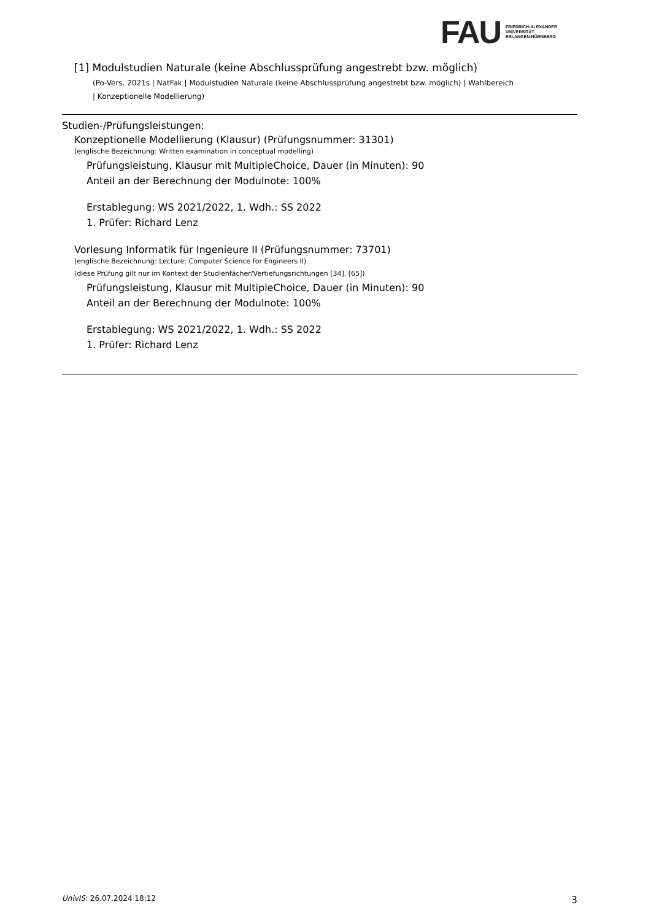FAU
FRIEDRICH-ALEXANDER
UNIVERSITÄT
ERLANGEN-NÜRNBERG
[1] Modulstudien Naturale (keine Abschlussprüfung angestrebt bzw. möglich)
(Po-Vers. 2021s | NatFak | Modulstudien Naturale (keine Abschlussprüfung angestrebt bzw. möglich) | Wahlbereich
| Konzeptionelle Modellierung)
Studien-/Prüfungsleistungen:
Konzeptionelle Modellierung (Klausur) (Prüfungsnummer: 31301)
(englische Bezeichnung: Written examination in conceptual modelling)
Prüfungsleistung, Klausur mit MultipleChoice, Dauer (in Minuten): 90
Anteil an der Berechnung der Modulnote: 100%
Erstablegung: WS 2021/2022, 1. Wdh.: SS 2022
1. Prüfer: Richard Lenz
Vorlesung Informatik für Ingenieure II (Prüfungsnummer: 73701)
(englische Bezeichnung: Lecture: Computer Science for Engineers II)
(diese Prüfung gilt nur im Kontext der Studienfächer/Vertiefungsrichtungen [34], [65])
Prüfungsleistung, Klausur mit MultipleChoice, Dauer (in Minuten): 90
Anteil an der Berechnung der Modulnote: 100%
Erstablegung: WS 2021/2022, 1. Wdh.: SS 2022
1. Prüfer: Richard Lenz
UnivIS: 26.07.2024 18:12 3